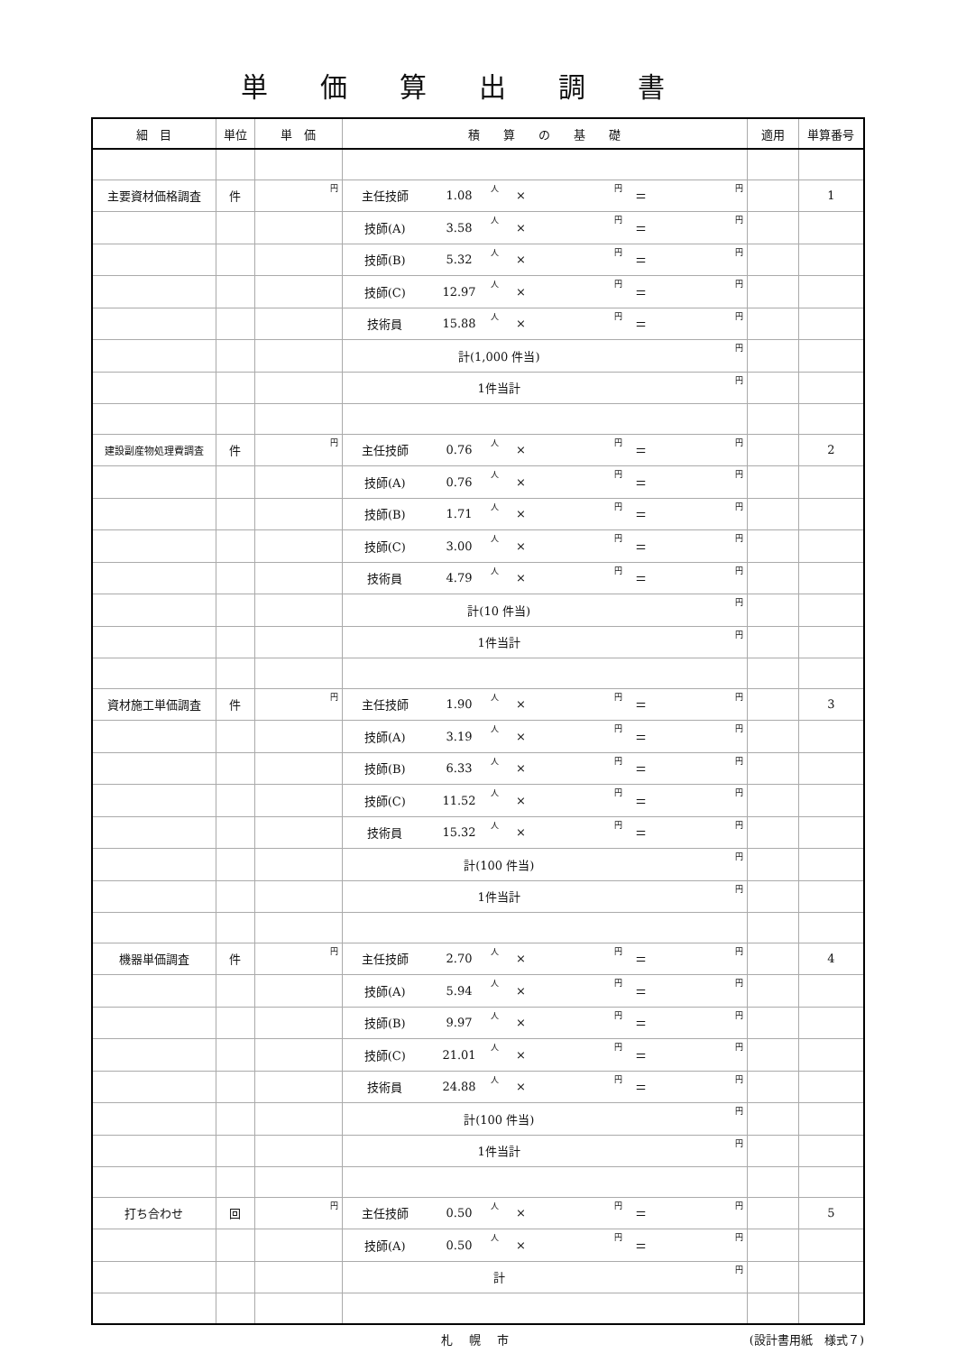単価算出調書
| 細 目 | 単位 | 単 価 | 積 算 の 基 礎 | | | | | | | 適用 | 単算番号 |
| --- | --- | --- | --- | --- | --- | --- | --- | --- | --- | --- | --- |
| 主要資材価格調査 | 件 | 円 | 主任技師 | 1.08 | 人 | × | 円 | ＝ | 円 | | 1 |
| | | | 技師(A) | 3.58 | 人 | × | 円 | ＝ | 円 | | |
| | | | 技師(B) | 5.32 | 人 | × | 円 | ＝ | 円 | | |
| | | | 技師(C) | 12.97 | 人 | × | 円 | ＝ | 円 | | |
| | | | 技術員 | 15.88 | 人 | × | 円 | ＝ | 円 | | |
| | | | 計(1,000 件当) | | | | | | 円 | | |
| | | | 1件当計 | | | | | | 円 | | |
| 建設副産物処理費調査 | 件 | 円 | 主任技師 | 0.76 | 人 | × | 円 | ＝ | 円 | | 2 |
| | | | 技師(A) | 0.76 | 人 | × | 円 | ＝ | 円 | | |
| | | | 技師(B) | 1.71 | 人 | × | 円 | ＝ | 円 | | |
| | | | 技師(C) | 3.00 | 人 | × | 円 | ＝ | 円 | | |
| | | | 技術員 | 4.79 | 人 | × | 円 | ＝ | 円 | | |
| | | | 計(10 件当) | | | | | | 円 | | |
| | | | 1件当計 | | | | | | 円 | | |
| 資材施工単価調査 | 件 | 円 | 主任技師 | 1.90 | 人 | × | 円 | ＝ | 円 | | 3 |
| | | | 技師(A) | 3.19 | 人 | × | 円 | ＝ | 円 | | |
| | | | 技師(B) | 6.33 | 人 | × | 円 | ＝ | 円 | | |
| | | | 技師(C) | 11.52 | 人 | × | 円 | ＝ | 円 | | |
| | | | 技術員 | 15.32 | 人 | × | 円 | ＝ | 円 | | |
| | | | 計(100 件当) | | | | | | 円 | | |
| | | | 1件当計 | | | | | | 円 | | |
| 機器単価調査 | 件 | 円 | 主任技師 | 2.70 | 人 | × | 円 | ＝ | 円 | | 4 |
| | | | 技師(A) | 5.94 | 人 | × | 円 | ＝ | 円 | | |
| | | | 技師(B) | 9.97 | 人 | × | 円 | ＝ | 円 | | |
| | | | 技師(C) | 21.01 | 人 | × | 円 | ＝ | 円 | | |
| | | | 技術員 | 24.88 | 人 | × | 円 | ＝ | 円 | | |
| | | | 計(100 件当) | | | | | | 円 | | |
| | | | 1件当計 | | | | | | 円 | | |
| 打ち合わせ | 回 | 円 | 主任技師 | 0.50 | 人 | × | 円 | ＝ | 円 | | 5 |
| | | | 技師(A) | 0.50 | 人 | × | 円 | ＝ | 円 | | |
| | | | 計 | | | | | | 円 | | |
札幌市 (設計書用紙　様式７)